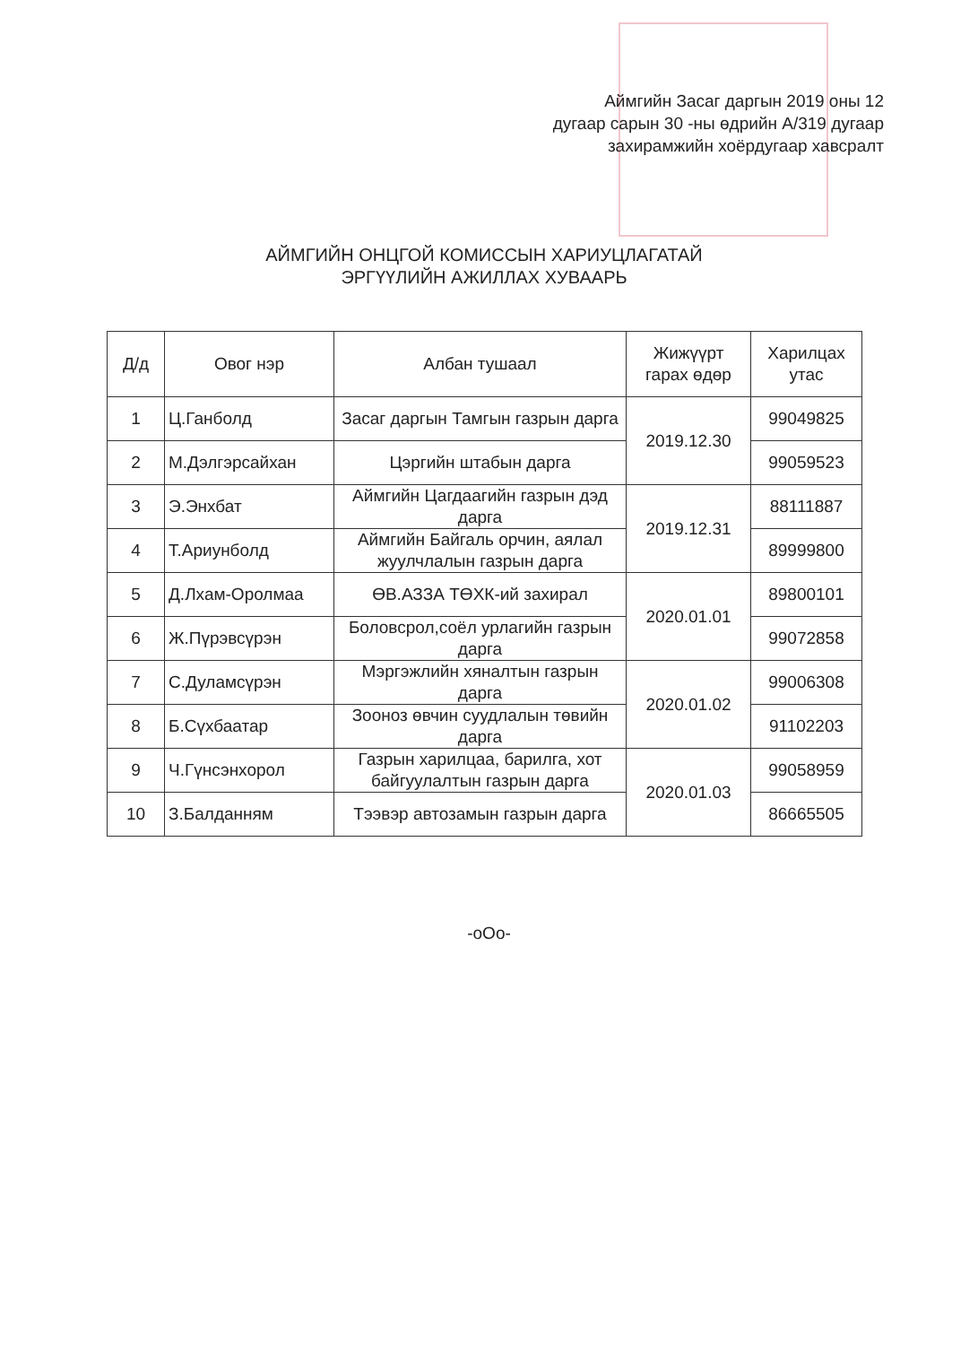Аймгийн Засаг даргын 2019 оны 12
дугаар сарын 30 -ны өдрийн А/319 дугаар
захирамжийн хоёрдугаар хавсралт
АЙМГИЙН ОНЦГОЙ КОМИССЫН ХАРИУЦЛАГАТАЙ
ЭРГҮҮЛИЙН АЖИЛЛАХ ХУВААРЬ
| Д/д | Овог нэр | Албан тушаал | Жижүүрт гарах өдөр | Харилцах утас |
| --- | --- | --- | --- | --- |
| 1 | Ц.Ганболд | Засаг даргын Тамгын газрын дарга | 2019.12.30 | 99049825 |
| 2 | М.Дэлгэрсайхан | Цэргийн штабын дарга | | 99059523 |
| 3 | Э.Энхбат | Аймгийн Цагдаагийн газрын дэд дарга | 2019.12.31 | 88111887 |
| 4 | Т.Ариунболд | Аймгийн Байгаль орчин, аялал жуулчлалын газрын дарга | | 89999800 |
| 5 | Д.Лхам-Оролмаа | ӨВ.АЗЗА ТӨХК-ий захирал | 2020.01.01 | 89800101 |
| 6 | Ж.Пүрэвсүрэн | Боловсрол,соёл урлагийн газрын дарга | | 99072858 |
| 7 | С.Дуламсүрэн | Мэргэжлийн хяналтын газрын дарга | 2020.01.02 | 99006308 |
| 8 | Б.Сүхбаатар | Зооноз өвчин суудлалын төвийн дарга | | 91102203 |
| 9 | Ч.Гүнсэнхорол | Газрын харилцаа, барилга, хот байгуулалтын газрын дарга | 2020.01.03 | 99058959 |
| 10 | З.Балданням | Тээвэр автозамын газрын дарга | | 86665505 |
-оОо-